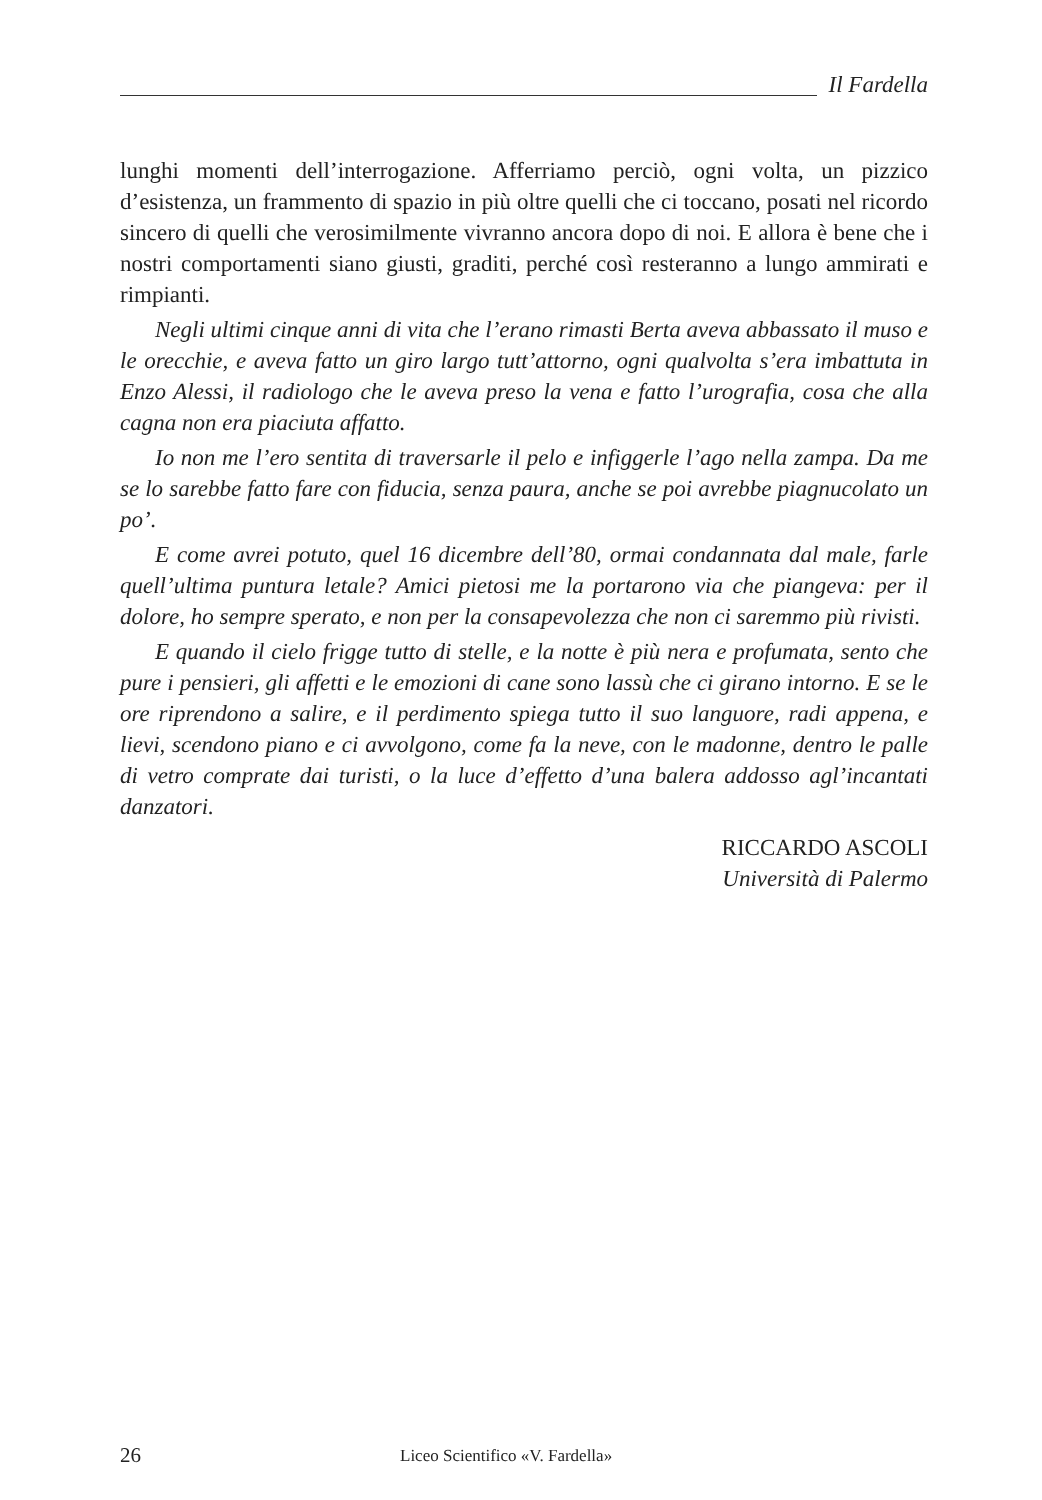Il Fardella
lunghi momenti dell’interrogazione. Afferriamo perciò, ogni volta, un pizzico d’esistenza, un frammento di spazio in più oltre quelli che ci toccano, posati nel ricordo sincero di quelli che verosimilmente vivranno ancora dopo di noi. E allora è bene che i nostri comportamenti siano giusti, graditi, perché così resteranno a lungo ammirati e rimpianti.
Negli ultimi cinque anni di vita che l’erano rimasti Berta aveva abbassato il muso e le orecchie, e aveva fatto un giro largo tutt’attorno, ogni qualvolta s’era imbattuta in Enzo Alessi, il radiologo che le aveva preso la vena e fatto l’urografia, cosa che alla cagna non era piaciuta affatto.
Io non me l’ero sentita di traversarle il pelo e infiggerle l’ago nella zampa. Da me se lo sarebbe fatto fare con fiducia, senza paura, anche se poi avrebbe piagnucolato un po’.
E come avrei potuto, quel 16 dicembre dell’80, ormai condannata dal male, farle quell’ultima puntura letale? Amici pietosi me la portarono via che piangeva: per il dolore, ho sempre sperato, e non per la consapevolezza che non ci saremmo più rivisti.
E quando il cielo frigge tutto di stelle, e la notte è più nera e profumata, sento che pure i pensieri, gli affetti e le emozioni di cane sono lassù che ci girano intorno. E se le ore riprendono a salire, e il perdimento spiega tutto il suo languore, radi appena, e lievi, scendono piano e ci avvolgono, come fa la neve, con le madonne, dentro le palle di vetro comprate dai turisti, o la luce d’effetto d’una balera addosso agl’incantati danzatori.
RICCARDO ASCOLI
Università di Palermo
26 Liceo Scientifico «V. Fardella»